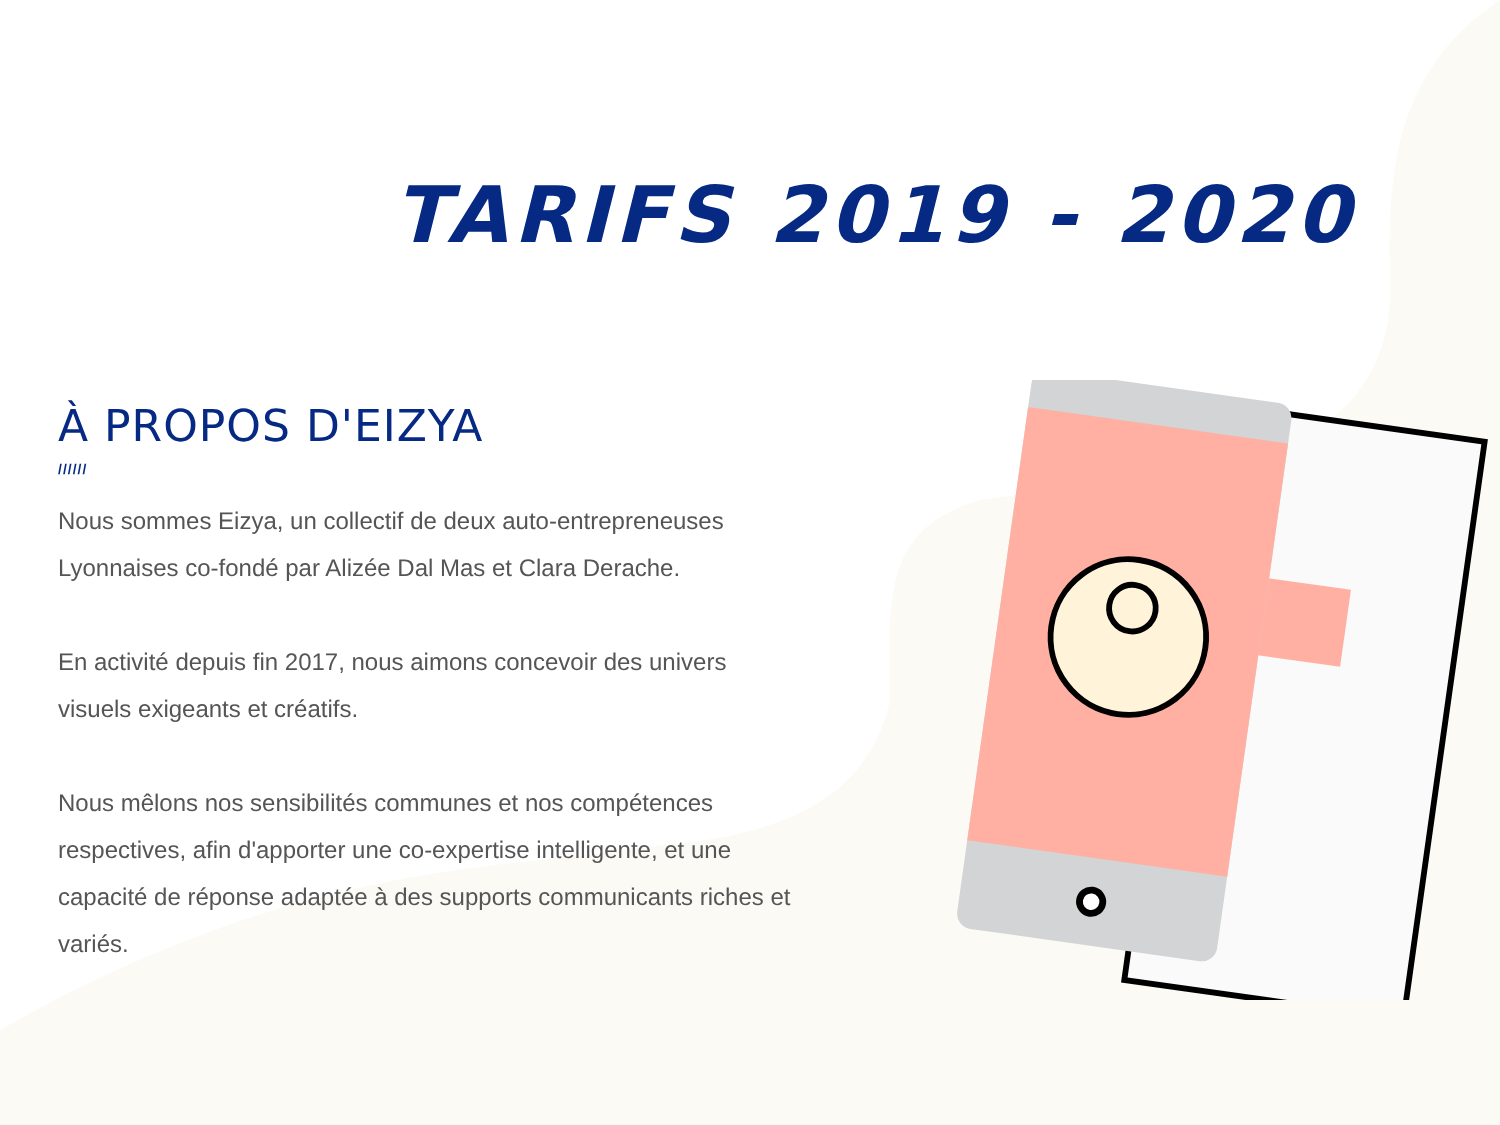TARIFS 2019 - 2020
À PROPOS D'EIZYA
//////
Nous sommes Eizya, un collectif de deux auto-entrepreneuses Lyonnaises co-fondé par Alizée Dal Mas et Clara Derache.
En activité depuis fin 2017, nous aimons concevoir des univers visuels exigeants et créatifs.
Nous mêlons nos sensibilités communes et nos compétences respectives, afin d'apporter une co-expertise intelligente, et une capacité de réponse adaptée à des supports communicants riches et variés.